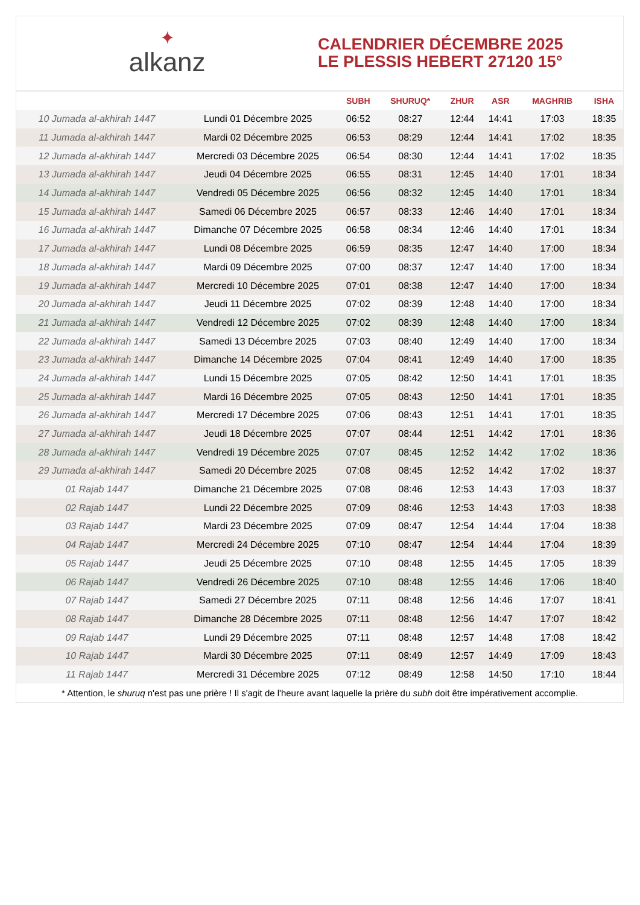✦
alkanz
CALENDRIER DÉCEMBRE 2025
LE PLESSIS HEBERT 27120 15°
| | | SUBH | SHURUQ* | ZHUR | ASR | MAGHRIB | ISHA |
| --- | --- | --- | --- | --- | --- | --- | --- |
| 10 Jumada al-akhirah 1447 | Lundi 01 Décembre 2025 | 06:52 | 08:27 | 12:44 | 14:41 | 17:03 | 18:35 |
| 11 Jumada al-akhirah 1447 | Mardi 02 Décembre 2025 | 06:53 | 08:29 | 12:44 | 14:41 | 17:02 | 18:35 |
| 12 Jumada al-akhirah 1447 | Mercredi 03 Décembre 2025 | 06:54 | 08:30 | 12:44 | 14:41 | 17:02 | 18:35 |
| 13 Jumada al-akhirah 1447 | Jeudi 04 Décembre 2025 | 06:55 | 08:31 | 12:45 | 14:40 | 17:01 | 18:34 |
| 14 Jumada al-akhirah 1447 | Vendredi 05 Décembre 2025 | 06:56 | 08:32 | 12:45 | 14:40 | 17:01 | 18:34 |
| 15 Jumada al-akhirah 1447 | Samedi 06 Décembre 2025 | 06:57 | 08:33 | 12:46 | 14:40 | 17:01 | 18:34 |
| 16 Jumada al-akhirah 1447 | Dimanche 07 Décembre 2025 | 06:58 | 08:34 | 12:46 | 14:40 | 17:01 | 18:34 |
| 17 Jumada al-akhirah 1447 | Lundi 08 Décembre 2025 | 06:59 | 08:35 | 12:47 | 14:40 | 17:00 | 18:34 |
| 18 Jumada al-akhirah 1447 | Mardi 09 Décembre 2025 | 07:00 | 08:37 | 12:47 | 14:40 | 17:00 | 18:34 |
| 19 Jumada al-akhirah 1447 | Mercredi 10 Décembre 2025 | 07:01 | 08:38 | 12:47 | 14:40 | 17:00 | 18:34 |
| 20 Jumada al-akhirah 1447 | Jeudi 11 Décembre 2025 | 07:02 | 08:39 | 12:48 | 14:40 | 17:00 | 18:34 |
| 21 Jumada al-akhirah 1447 | Vendredi 12 Décembre 2025 | 07:02 | 08:39 | 12:48 | 14:40 | 17:00 | 18:34 |
| 22 Jumada al-akhirah 1447 | Samedi 13 Décembre 2025 | 07:03 | 08:40 | 12:49 | 14:40 | 17:00 | 18:34 |
| 23 Jumada al-akhirah 1447 | Dimanche 14 Décembre 2025 | 07:04 | 08:41 | 12:49 | 14:40 | 17:00 | 18:35 |
| 24 Jumada al-akhirah 1447 | Lundi 15 Décembre 2025 | 07:05 | 08:42 | 12:50 | 14:41 | 17:01 | 18:35 |
| 25 Jumada al-akhirah 1447 | Mardi 16 Décembre 2025 | 07:05 | 08:43 | 12:50 | 14:41 | 17:01 | 18:35 |
| 26 Jumada al-akhirah 1447 | Mercredi 17 Décembre 2025 | 07:06 | 08:43 | 12:51 | 14:41 | 17:01 | 18:35 |
| 27 Jumada al-akhirah 1447 | Jeudi 18 Décembre 2025 | 07:07 | 08:44 | 12:51 | 14:42 | 17:01 | 18:36 |
| 28 Jumada al-akhirah 1447 | Vendredi 19 Décembre 2025 | 07:07 | 08:45 | 12:52 | 14:42 | 17:02 | 18:36 |
| 29 Jumada al-akhirah 1447 | Samedi 20 Décembre 2025 | 07:08 | 08:45 | 12:52 | 14:42 | 17:02 | 18:37 |
| 01 Rajab 1447 | Dimanche 21 Décembre 2025 | 07:08 | 08:46 | 12:53 | 14:43 | 17:03 | 18:37 |
| 02 Rajab 1447 | Lundi 22 Décembre 2025 | 07:09 | 08:46 | 12:53 | 14:43 | 17:03 | 18:38 |
| 03 Rajab 1447 | Mardi 23 Décembre 2025 | 07:09 | 08:47 | 12:54 | 14:44 | 17:04 | 18:38 |
| 04 Rajab 1447 | Mercredi 24 Décembre 2025 | 07:10 | 08:47 | 12:54 | 14:44 | 17:04 | 18:39 |
| 05 Rajab 1447 | Jeudi 25 Décembre 2025 | 07:10 | 08:48 | 12:55 | 14:45 | 17:05 | 18:39 |
| 06 Rajab 1447 | Vendredi 26 Décembre 2025 | 07:10 | 08:48 | 12:55 | 14:46 | 17:06 | 18:40 |
| 07 Rajab 1447 | Samedi 27 Décembre 2025 | 07:11 | 08:48 | 12:56 | 14:46 | 17:07 | 18:41 |
| 08 Rajab 1447 | Dimanche 28 Décembre 2025 | 07:11 | 08:48 | 12:56 | 14:47 | 17:07 | 18:42 |
| 09 Rajab 1447 | Lundi 29 Décembre 2025 | 07:11 | 08:48 | 12:57 | 14:48 | 17:08 | 18:42 |
| 10 Rajab 1447 | Mardi 30 Décembre 2025 | 07:11 | 08:49 | 12:57 | 14:49 | 17:09 | 18:43 |
| 11 Rajab 1447 | Mercredi 31 Décembre 2025 | 07:12 | 08:49 | 12:58 | 14:50 | 17:10 | 18:44 |
* Attention, le shuruq n'est pas une prière ! Il s'agit de l'heure avant laquelle la prière du subh doit être impérativement accomplie.